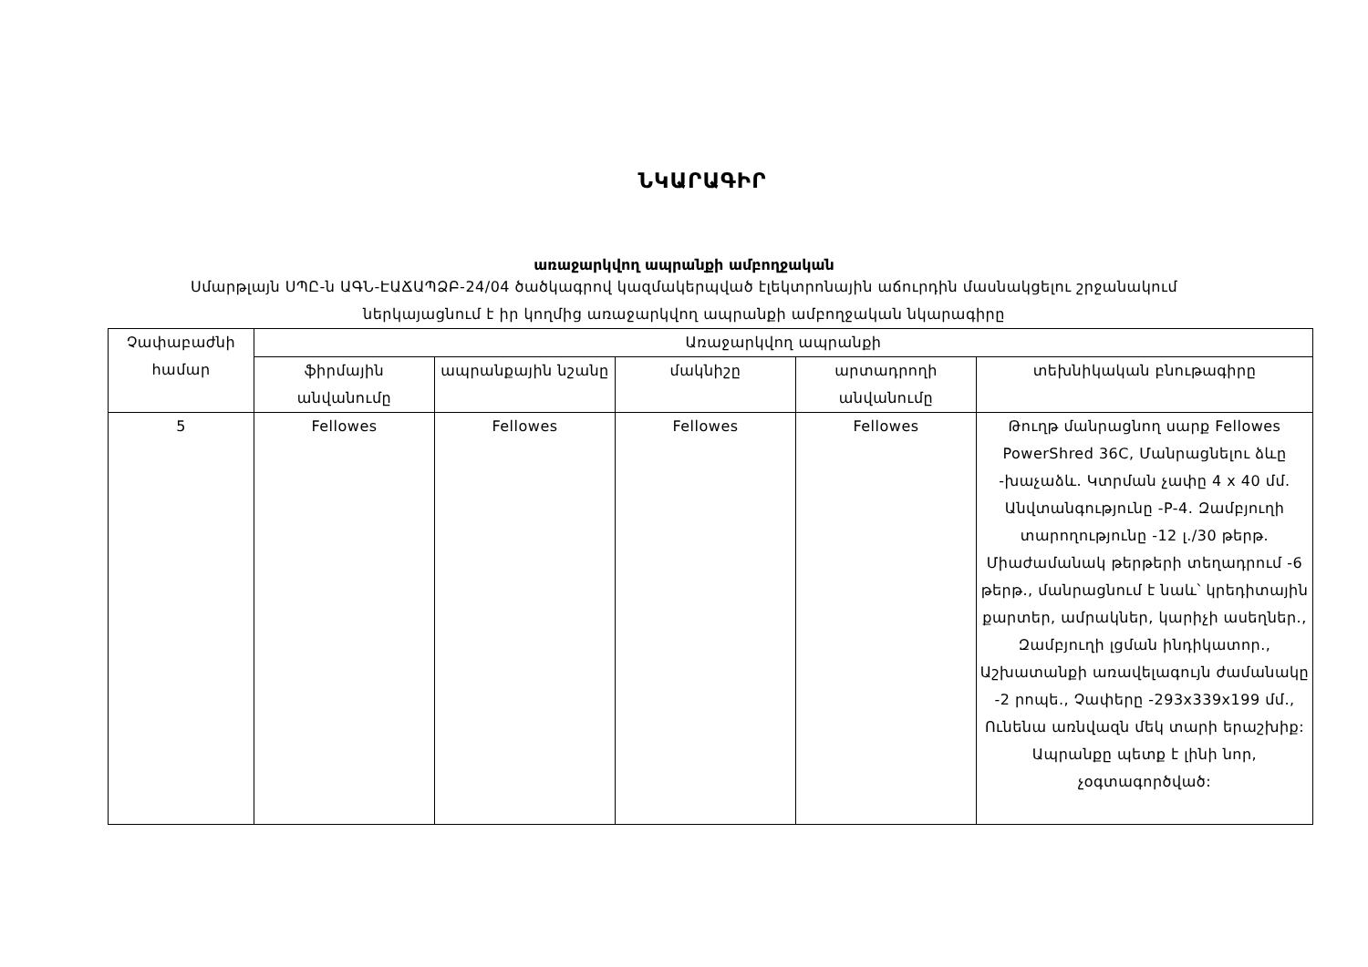ՆԿԱՐԱԳԻՐ
առաջարկվող ապրանքի ամբողջական
Սմարթլայն ՍՊԸ-ն ԱԳՆ-ԷԱՃԱՊՁԲ-24/04 ծածկագրով կազմակերպված էլեկտրոնային աճուրդին մասնակցելու շրջանակում ներկայացնում է իր կողմից առաջարկվող ապրանքի ամբողջական նկարագիրը
| Չափաբաժնի համար | Առաջարկվող ապրանքի | | | | |
| --- | --- | --- | --- | --- | --- |
| | ֆիրմային անվանումը | ապրանքային նշանը | մակնիշը | արտադրողի անվանումը | տեխնիկական բնութագիրը |
| 5 | Fellowes | Fellowes | Fellowes | Fellowes | Թուղթ մանրացնող սարք Fellowes PowerShred 36C, Մանրացնելու ձևը -խաչաձև. Կտրման չափը 4 x 40 մմ. Անվտանգությունը -P-4. Զամբյուղի տարողությունը -12 լ./30 թերթ. Միաժամանակ թերթերի տեղադրում -6 թերթ., մանրացնում է նաև՝ կրեդիտային քարտեր, ամրակներ, կարիչի ասեղներ., Զամբյուղի լցման ինդիկատոր., Աշխատանքի առավելագույն ժամանակը -2 րոպե., Չափերը -293x339x199 մմ., Ունենա առնվազն մեկ տարի երաշխիք: Ապրանքը պետք է լինի նոր, չօգտագործված: |